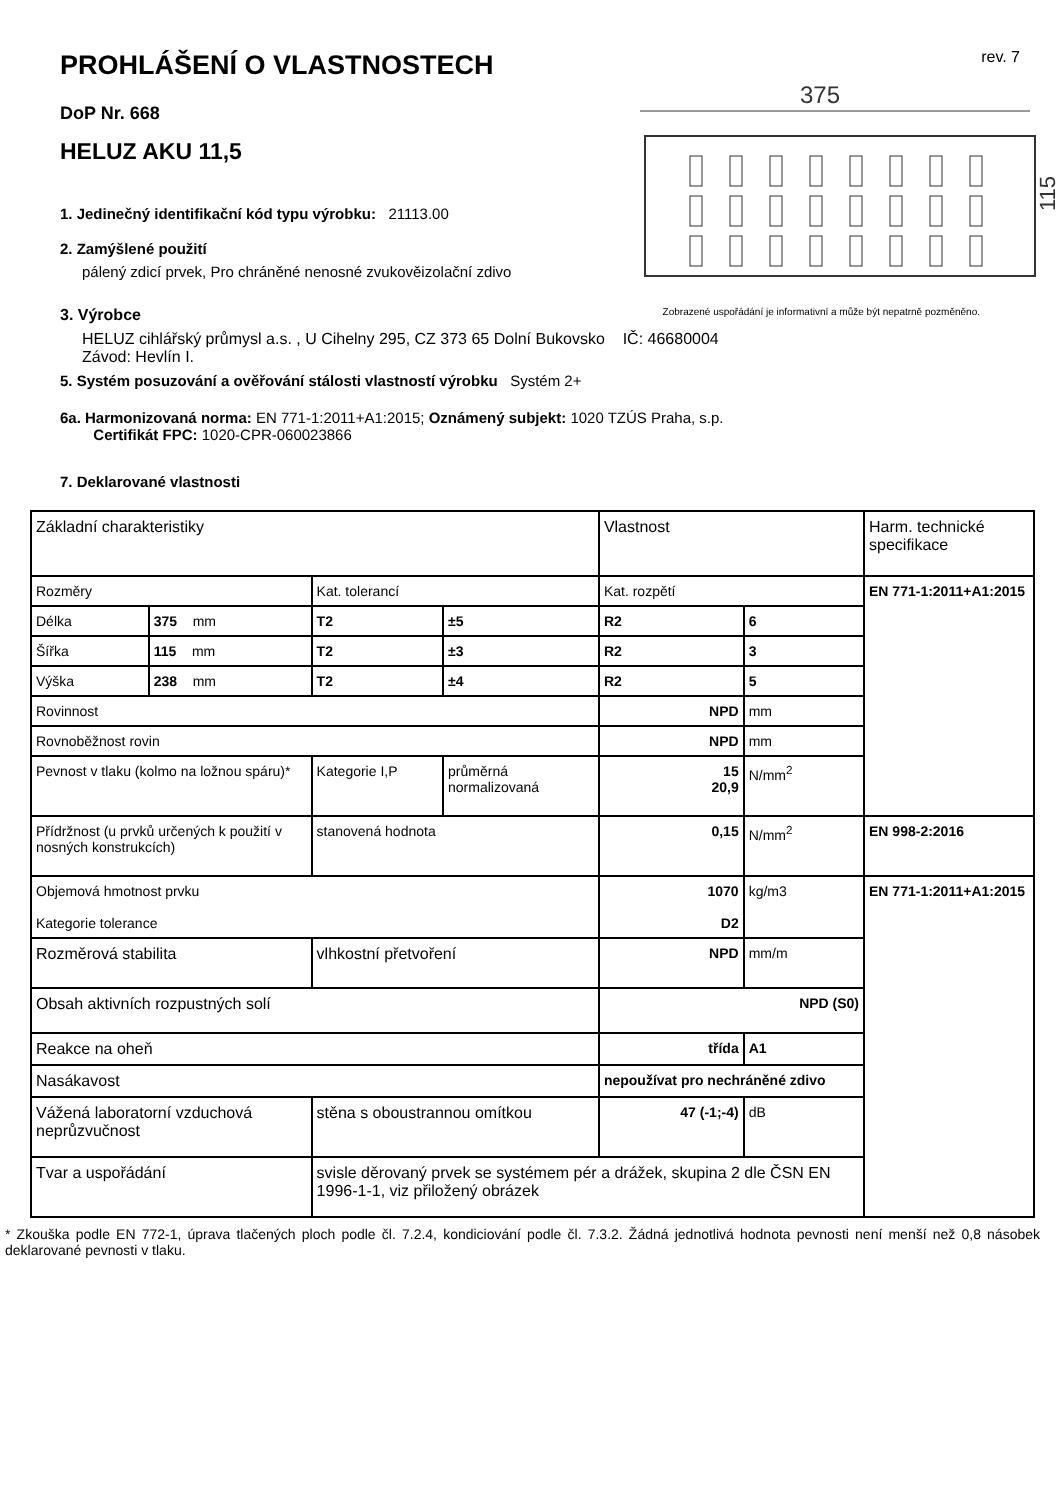PROHLÁŠENÍ O VLASTNOSTECH
rev. 7
DoP Nr. 668
HELUZ AKU 11,5
1. Jedinečný identifikační kód typu výrobku: 21113.00
2. Zamýšlené použití
pálený zdicí prvek, Pro chráněné nenosné zvukověizolační zdivo
375
115
3. Výrobce Zobrazené uspořádání je informativní a může být nepatrně pozměněno.
HELUZ cihlářský průmysl a.s. , U Cihelny 295, CZ 373 65 Dolní Bukovsko IČ: 46680004
Závod: Hevlín I.
5. Systém posuzování a ověřování stálosti vlastností výrobku Systém 2+
6a. Harmonizovaná norma: EN 771-1:2011+A1:2015; Oznámený subjekt: 1020 TZÚS Praha, s.p.
Certifikát FPC: 1020-CPR-060023866
7. Deklarované vlastnosti
| Základní charakteristiky | | | | Vlastnost | | Harm. technické specifikace |
| Rozměry | | Kat. tolerancí | | Kat. rozpětí | | EN 771-1:2011+A1:2015 |
| Délka | 375 mm | T2 | ±5 | R2 | 6 | |
| Šířka | 115 mm | T2 | ±3 | R2 | 3 | |
| Výška | 238 mm | T2 | ±4 | R2 | 5 | |
| Rovinnost | | | | NPD | mm | |
| Rovnoběžnost rovin | | | | NPD | mm | |
| Pevnost v tlaku (kolmo na ložnou spáru)* | | Kategorie I,P | průměrná normalizovaná | 15 20,9 | N/mm<sup>2</sup> | |
| Přídržnost (u prvků určených k použití v nosných konstrukcích) | | stanovená hodnota | | 0,15 | N/mm<sup>2</sup> | EN 998-2:2016 |
| Objemová hmotnost prvku Kategorie tolerance | | | | 1070 D2 | kg/m3 | EN 771-1:2011+A1:2015 |
| Rozměrová stabilita | | vlhkostní přetvoření | | NPD | mm/m | |
| Obsah aktivních rozpustných solí | | | | NPD (S0) | | |
| Reakce na oheň | | | | třída | A1 | |
| Nasákavost | | | | nepoužívat pro nechráněné zdivo | | |
| Vážená laboratorní vzduchová neprůzvučnost | | stěna s oboustrannou omítkou | | 47 (-1;-4) | dB | |
| Tvar a uspořádání | | svisle děrovaný prvek se systémem pér a drážek, skupina 2 dle ČSN EN 1996-1-1, viz přiložený obrázek | | | | |
* Zkouška podle EN 772-1, úprava tlačených ploch podle čl. 7.2.4, kondiciování podle čl. 7.3.2. Žádná jednotlivá hodnota pevnosti není menší než 0,8 násobek deklarované pevnosti v tlaku.